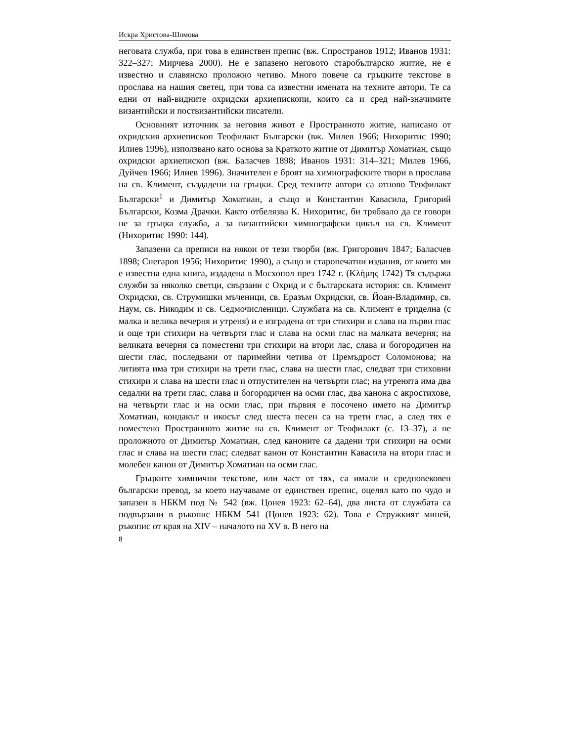Искра Христова-Шомова
неговата служба, при това в единствен препис (вж. Спространов 1912; Иванов 1931: 322–327; Мирчева 2000). Не е запазено неговото старобългарско житие, не е известно и славянско проложно четиво. Много повече са гръцките текстове в прослава на нашия светец, при това са известни имената на техните автори. Те са едни от най-видните охридски архиепископи, които са и сред най-значимите византийски и поствизантийски писатели.
Основният източник за неговия живот е Пространното житие, написано от охридския архиепископ Теофилакт Български (вж. Милев 1966; Нихоритис 1990; Илиев 1996), използвано като основа за Краткото житие от Димитър Хоматиан, също охридски архиепископ (вж. Баласчев 1898; Иванов 1931: 314–321; Милев 1966, Дуйчев 1966; Илиев 1996). Значителен е броят на химнографските твори в прослава на св. Климент, създадени на гръцки. Сред техните автори са отново Теофилакт Български<sup>1</sup> и Димитър Хоматиан, а също и Константин Кавасила, Григорий Български, Козма Драчки. Както отбелязва К. Нихоритис, би трябвало да се говори не за гръцка служба, а за византийски химнографски цикъл на св. Климент (Нихоритис 1990: 144).
Запазени са преписи на някои от тези творби (вж. Григорович 1847; Баласчев 1898; Снегаров 1956; Нихоритис 1990), а също и старопечатни издания, от които ми е известна една книга, издадена в Мосхопол през 1742 г. (Κλήμης 1742) Тя съдържа служби за няколко светци, свързани с Охрид и с българската история: св. Климент Охридски, св. Струмишки мъченици, св. Еразъм Охридски, св. Йоан-Владимир, св. Наум, св. Никодим и св. Седмочисленици. Службата на св. Климент е триделна (с малка и велика вечерня и утреня) и е изградена от три стихири и слава на първи глас и още три стихири на четвърти глас и слава на осми глас на малката вечерня; на великата вечерня са поместени три стихири на втори лас, слава и богородичен на шести глас, последвани от паримейни четива от Премъдрост Соломонова; на литията има три стихири на трети глас, слава на шести глас, следват три стиховни стихири и слава на шести глас и отпустителен на четвърти глас; на утренята има два седални на трети глас, слава и богородичен на осми глас, два канона с акростихове, на четвърти глас и на осми глас, при първия е посочено името на Димитър Хоматиан, кондакът и икосът след шеста песен са на трети глас, а след тях е поместено Пространното житие на св. Климент от Теофилакт (с. 13–37), а не проложното от Димитър Хоматиан, след каноните са дадени три стихири на осми глас и слава на шести глас; следват канон от Константин Кавасила на втори глас и молебен канон от Димитър Хоматиан на осми глас.
Гръцките химнични текстове, или част от тях, са имали и средновековен български превод, за което научаваме от единствен препис, оцелял като по чудо и запазен в НБКМ под № 542 (вж. Цонев 1923: 62–64), два листа от службата са подвързани в ръкопис НБКМ 541 (Цонев 1923: 62). Това е Стружкият миней, ръкопис от края на XIV – началото на XV в. В него на
8